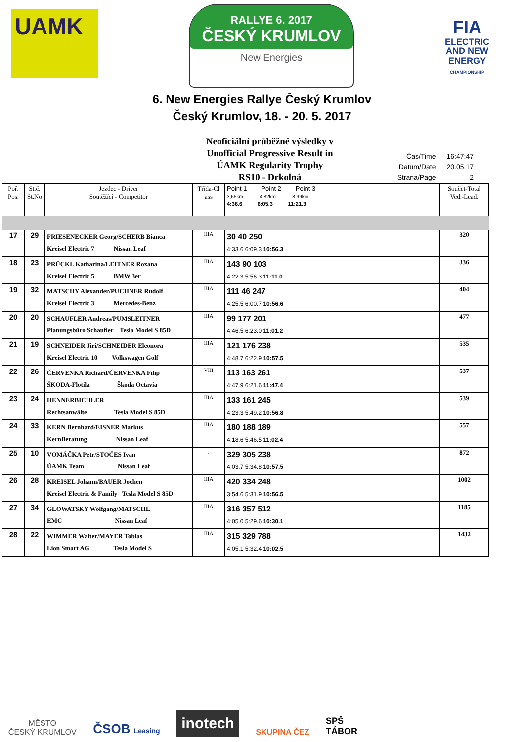UAMK
RALLYE 6. 2017
ČESKÝ KRUMLOV
New Energies
FIA
ELECTRIC
AND NEW
ENERGY
CHAMPIONSHIP
6. New Energies Rallye Český Krumlov
Český Krumlov, 18. - 20. 5. 2017
Neoficiální průběžné výsledky v
Unofficial Progressive Result in
ÚAMK Regularity Trophy
RS10 - Drkolná
| Čas/Time | 16:47:47 |
| Datum/Date | 20.05.17 |
| Strana/Page | 2 |
| Poř. Pos. | St.č. St.No | Jezdec - Driver Soutěžící - Competitor | Třída-Cl ass | Point 1 Point 2 Point 3 3,65km 4,82km 8,99km 4:36.6 6:05.3 11:21.3 | Součet-Total Ved.-Lead. |
| --- | --- | --- | --- | --- | --- |
| 17 | 29 | FRIESENECKER Georg/SCHERB Bianca Kreisel Electric 7 Nissan Leaf | IIIA | 30 40 250 4:33.6 6:09.3 10:56.3 | 320 |
| 18 | 23 | PRÜCKL Katharina/LEITNER Roxana Kreisel Electric 5 BMW 3er | IIIA | 143 90 103 4:22.3 5:56.3 11:11.0 | 336 |
| 19 | 32 | MATSCHY Alexander/PUCHNER Rudolf Kreisel Electric 3 Mercedes-Benz | IIIA | 111 46 247 4:25.5 6:00.7 10:56.6 | 404 |
| 20 | 20 | SCHAUFLER Andreas/PUMSLEITNER Planungsbüro Schaufler Tesla Model S 85D | IIIA | 99 177 201 4:46.5 6:23.0 11:01.2 | 477 |
| 21 | 19 | SCHNEIDER Jiri/SCHNEIDER Eleonora Kreisel Electric 10 Volkswagen Golf | IIIA | 121 176 238 4:48.7 6:22.9 10:57.5 | 535 |
| 22 | 26 | ČERVENKA Richard/ČERVENKA Filip ŠKODA-Flotila Škoda Octavia | VIII | 113 163 261 4:47.9 6:21.6 11:47.4 | 537 |
| 23 | 24 | HENNERBICHLER Rechtsanwälte Tesla Model S 85D | IIIA | 133 161 245 4:23.3 5:49.2 10:56.8 | 539 |
| 24 | 33 | KERN Bernhard/EISNER Markus KernBeratung Nissan Leaf | IIIA | 180 188 189 4:18.6 5:46.5 11:02.4 | 557 |
| 25 | 10 | VOMÁČKA Petr/STOČES Ivan ÚAMK Team Nissan Leaf | . | 329 305 238 4:03.7 5:34.8 10:57.5 | 872 |
| 26 | 28 | KREISEL Johann/BAUER Jochen Kreisel Electric & Family Tesla Model S 85D | IIIA | 420 334 248 3:54.6 5:31.9 10:56.5 | 1002 |
| 27 | 34 | GLOWATSKY Wolfgang/MATSCHL EMC Nissan Leaf | IIIA | 316 357 512 4:05.0 5:29.6 10:30.1 | 1185 |
| 28 | 22 | WIMMER Walter/MAYER Tobias Lion Smart AG Tesla Model S | IIIA | 315 329 788 4:05.1 5:32.4 10:02.5 | 1432 |
MĚSTO
ČESKÝ KRUMLOV
ČSOB Leasing
inotech
SKUPINA ČEZ
SPŠ
TÁBOR